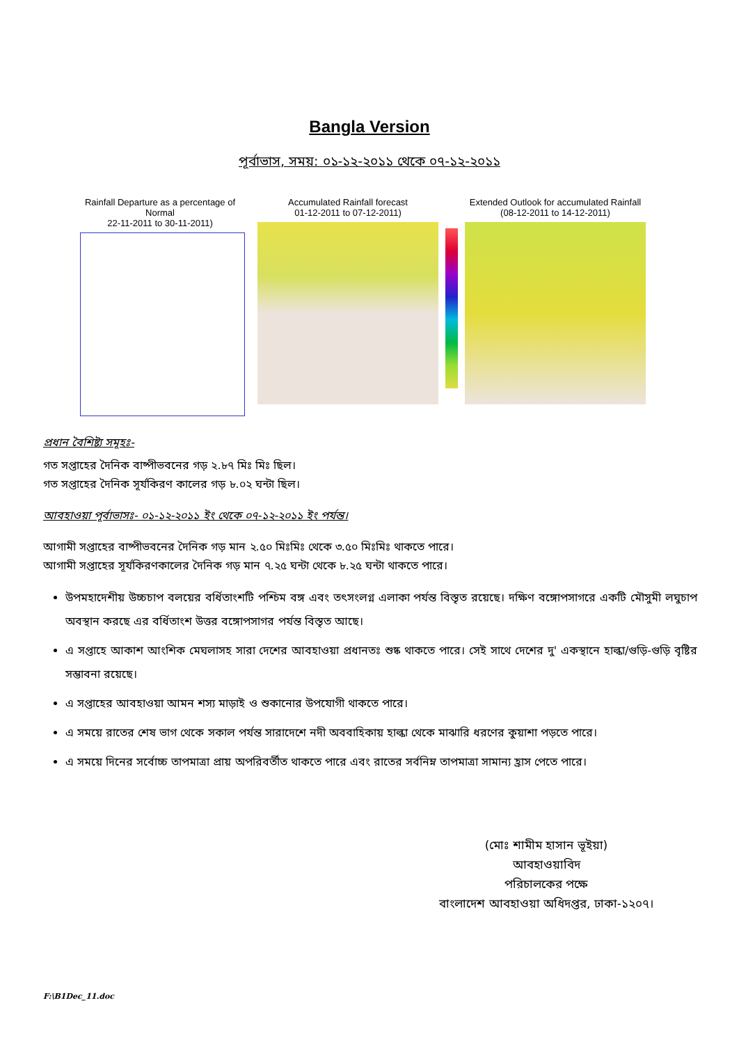Bangla Version
পূর্বাভাস, সময়: ০১-১২-২০১১ থেকে ০৭-১২-২০১১
Rainfall Departure as a percentage of Normal
22-11-2011 to 30-11-2011)
Accumulated Rainfall forecast
01-12-2011 to 07-12-2011)
Extended Outlook for accumulated Rainfall (08-12-2011 to 14-12-2011)
প্রধান বৈশিষ্ট্য সমূহঃ-
গত সপ্তাহের দৈনিক বাষ্পীভবনের গড় ২.৮৭ মিঃ মিঃ ছিল।
গত সপ্তাহের দৈনিক সূর্যকিরণ কালের গড় ৮.০২ ঘন্টা ছিল।
আবহাওয়া পূর্বাভাসঃ- ০১-১২-২০১১ ইং থেকে ০৭-১২-২০১১ ইং পর্যন্ত।
আগামী সপ্তাহের বাষ্পীভবনের দৈনিক গড় মান ২.৫০ মিঃমিঃ থেকে ৩.৫০ মিঃমিঃ থাকতে পারে।
আগামী সপ্তাহের সূর্যকিরণকালের দৈনিক গড় মান ৭.২৫ ঘন্টা থেকে ৮.২৫ ঘন্টা থাকতে পারে।
উপমহাদেশীয় উচ্চচাপ বলয়ের বর্ধিতাংশটি পশ্চিম বঙ্গ এবং তৎসংলগ্ন এলাকা পর্যন্ত বিস্তৃত রয়েছে। দক্ষিণ বঙ্গোপসাগরে একটি মৌসুমী লঘুচাপ অবস্থান করছে এর বর্ধিতাংশ উত্তর বঙ্গোপসাগর পর্যন্ত বিস্তৃত আছে।
এ সপ্তাহে আকাশ আংশিক মেঘলাসহ সারা দেশের আবহাওয়া প্রধানতঃ শুষ্ক থাকতে পারে। সেই সাথে দেশের দু' একস্থানে হাল্কা/গুড়ি-গুড়ি বৃষ্টির সম্ভাবনা রয়েছে।
এ সপ্তাহের আবহাওয়া আমন শস্য মাড়াই ও শুকানোর উপযোগী থাকতে পারে।
এ সময়ে রাতের শেষ ভাগ থেকে সকাল পর্যন্ত সারাদেশে নদী অববাহিকায় হাল্কা থেকে মাঝারি ধরণের কুয়াশা পড়তে পারে।
এ সময়ে দিনের সর্বোচ্চ তাপমাত্রা প্রায় অপরিবর্তীত থাকতে পারে এবং রাতের সর্বনিম্ন তাপমাত্রা সামান্য হ্রাস পেতে পারে।
(মোঃ শামীম হাসান ভূইয়া)
আবহাওয়াবিদ
পরিচালকের পক্ষে
বাংলাদেশ আবহাওয়া অধিদপ্তর, ঢাকা-১২০৭।
F:\B1Dec_11.doc